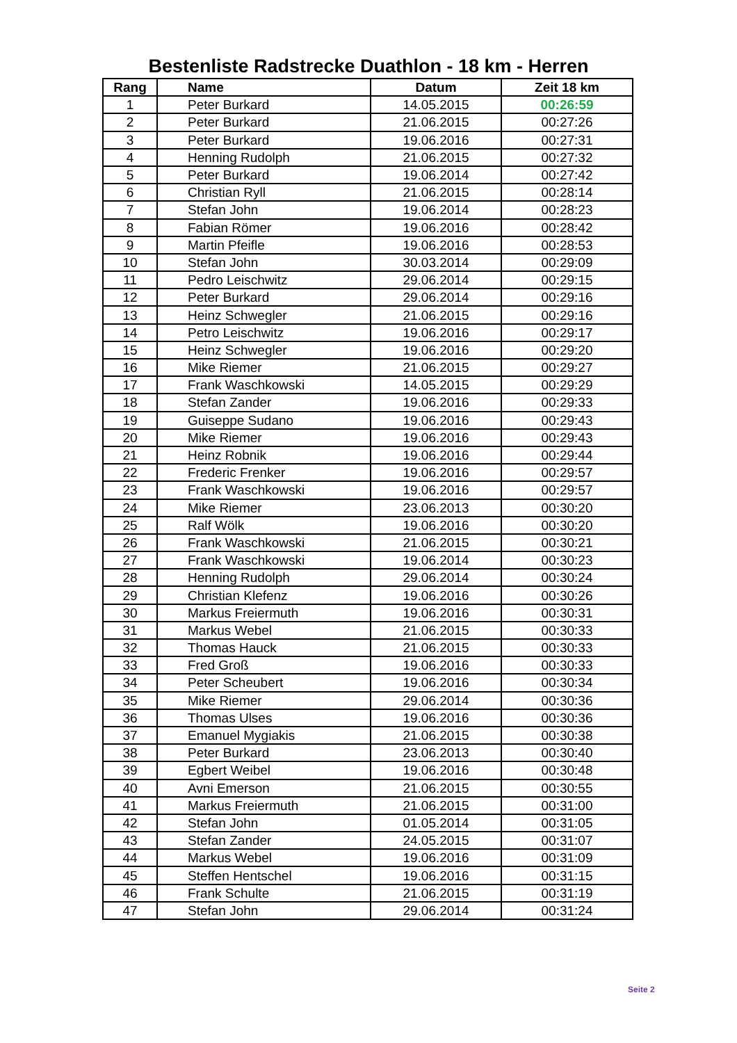Bestenliste Radstrecke Duathlon - 18 km - Herren
| Rang | Name | Datum | Zeit 18 km |
| --- | --- | --- | --- |
| 1 | Peter Burkard | 14.05.2015 | 00:26:59 |
| 2 | Peter Burkard | 21.06.2015 | 00:27:26 |
| 3 | Peter Burkard | 19.06.2016 | 00:27:31 |
| 4 | Henning Rudolph | 21.06.2015 | 00:27:32 |
| 5 | Peter Burkard | 19.06.2014 | 00:27:42 |
| 6 | Christian Ryll | 21.06.2015 | 00:28:14 |
| 7 | Stefan John | 19.06.2014 | 00:28:23 |
| 8 | Fabian Römer | 19.06.2016 | 00:28:42 |
| 9 | Martin Pfeifle | 19.06.2016 | 00:28:53 |
| 10 | Stefan John | 30.03.2014 | 00:29:09 |
| 11 | Pedro Leischwitz | 29.06.2014 | 00:29:15 |
| 12 | Peter Burkard | 29.06.2014 | 00:29:16 |
| 13 | Heinz Schwegler | 21.06.2015 | 00:29:16 |
| 14 | Petro Leischwitz | 19.06.2016 | 00:29:17 |
| 15 | Heinz Schwegler | 19.06.2016 | 00:29:20 |
| 16 | Mike Riemer | 21.06.2015 | 00:29:27 |
| 17 | Frank Waschkowski | 14.05.2015 | 00:29:29 |
| 18 | Stefan Zander | 19.06.2016 | 00:29:33 |
| 19 | Guiseppe Sudano | 19.06.2016 | 00:29:43 |
| 20 | Mike Riemer | 19.06.2016 | 00:29:43 |
| 21 | Heinz Robnik | 19.06.2016 | 00:29:44 |
| 22 | Frederic Frenker | 19.06.2016 | 00:29:57 |
| 23 | Frank Waschkowski | 19.06.2016 | 00:29:57 |
| 24 | Mike Riemer | 23.06.2013 | 00:30:20 |
| 25 | Ralf Wölk | 19.06.2016 | 00:30:20 |
| 26 | Frank Waschkowski | 21.06.2015 | 00:30:21 |
| 27 | Frank Waschkowski | 19.06.2014 | 00:30:23 |
| 28 | Henning Rudolph | 29.06.2014 | 00:30:24 |
| 29 | Christian Klefenz | 19.06.2016 | 00:30:26 |
| 30 | Markus Freiermuth | 19.06.2016 | 00:30:31 |
| 31 | Markus Webel | 21.06.2015 | 00:30:33 |
| 32 | Thomas Hauck | 21.06.2015 | 00:30:33 |
| 33 | Fred Groß | 19.06.2016 | 00:30:33 |
| 34 | Peter Scheubert | 19.06.2016 | 00:30:34 |
| 35 | Mike Riemer | 29.06.2014 | 00:30:36 |
| 36 | Thomas Ulses | 19.06.2016 | 00:30:36 |
| 37 | Emanuel Mygiakis | 21.06.2015 | 00:30:38 |
| 38 | Peter Burkard | 23.06.2013 | 00:30:40 |
| 39 | Egbert Weibel | 19.06.2016 | 00:30:48 |
| 40 | Avni Emerson | 21.06.2015 | 00:30:55 |
| 41 | Markus Freiermuth | 21.06.2015 | 00:31:00 |
| 42 | Stefan John | 01.05.2014 | 00:31:05 |
| 43 | Stefan Zander | 24.05.2015 | 00:31:07 |
| 44 | Markus Webel | 19.06.2016 | 00:31:09 |
| 45 | Steffen Hentschel | 19.06.2016 | 00:31:15 |
| 46 | Frank Schulte | 21.06.2015 | 00:31:19 |
| 47 | Stefan John | 29.06.2014 | 00:31:24 |
Seite 2